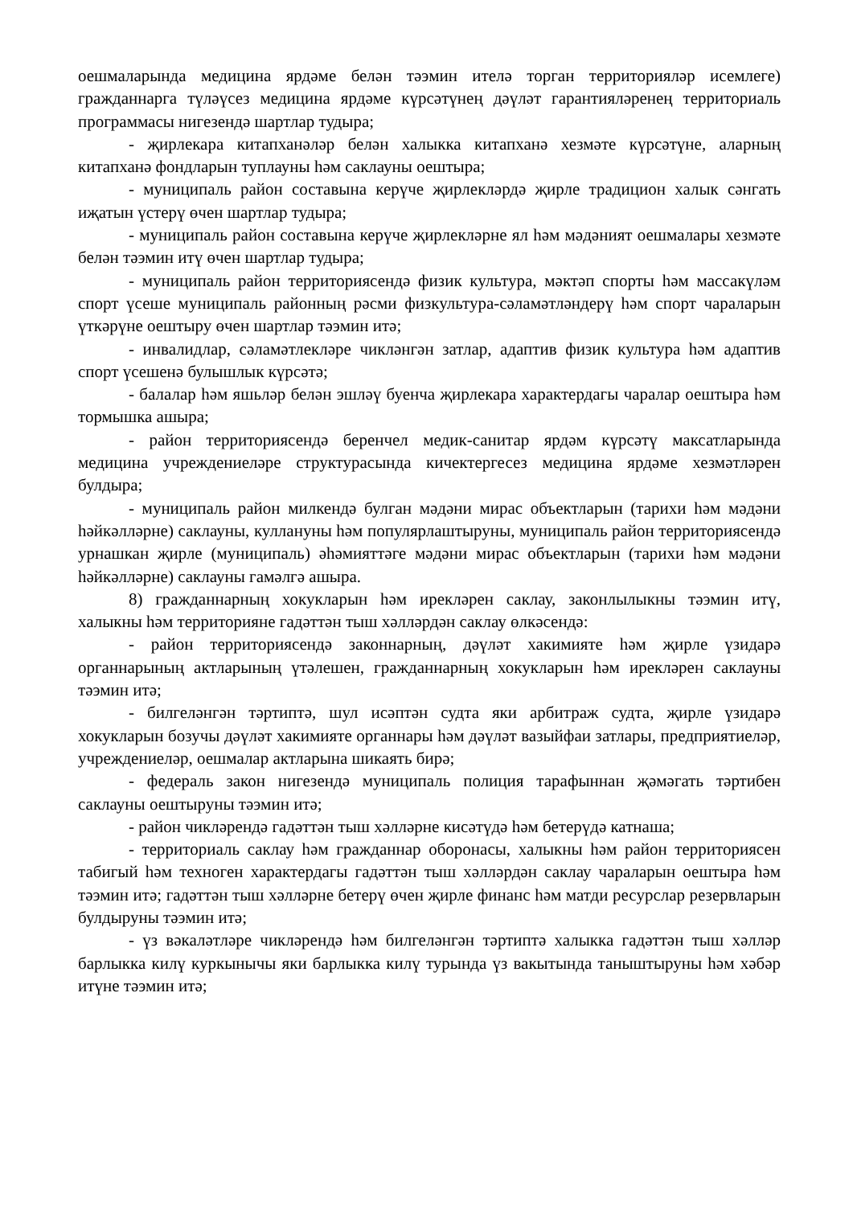оешмаларында медицина ярдәме белән тәэмин ителә торган территорияләр исемлеге) гражданнарга түләүсез медицина ярдәме күрсәтүнең дәүләт гарантияләренең территориаль программасы нигезендә шартлар тудыра;
- җирлекара китапханәләр белән халыкка китапханә хезмәте күрсәтүне, аларның китапханә фондларын туплауны һәм саклауны оештыра;
- муниципаль район составына керүче җирлекләрдә җирле традицион халык сәнгать иҗатын үстерү өчен шартлар тудыра;
- муниципаль район составына керүче җирлекләрне ял һәм мәдәният оешмалары хезмәте белән тәэмин итү өчен шартлар тудыра;
- муниципаль район территориясендә физик культура, мәктәп спорты һәм массакүләм спорт үсеше муниципаль районның рәсми физкультура-сәламәтләндерү һәм спорт чараларын үткәрүне оештыру өчен шартлар тәэмин итә;
- инвалидлар, сәламәтлекләре чикләнгән затлар, адаптив физик культура һәм адаптив спорт үсешенә булышлык күрсәтә;
- балалар һәм яшьләр белән эшләү буенча җирлекара характердагы чаралар оештыра һәм тормышка ашыра;
- район территориясендә беренчел медик-санитар ярдәм күрсәтү максатларында медицина учреждениеләре структурасында кичектергесез медицина ярдәме хезмәтләрен булдыра;
- муниципаль район милкендә булган мәдәни мирас объектларын (тарихи һәм мәдәни һәйкәлләрне) саклауны, куллануны һәм популярлаштыруны, муниципаль район территориясендә урнашкан җирле (муниципаль) әһәмияттәге мәдәни мирас объектларын (тарихи һәм мәдәни һәйкәлләрне) саклауны гамәлгә ашыра.
8) гражданнарның хокукларын һәм ирекләрен саклау, законлылыкны тәэмин итү, халыкны һәм территорияне гадәттән тыш хәлләрдән саклау өлкәсендә:
- район территориясендә законнарның, дәүләт хакимияте һәм җирле үзидарә органнарының актларының үтәлешен, гражданнарның хокукларын һәм ирекләрен саклауны тәэмин итә;
- билгеләнгән тәртиптә, шул исәптән судта яки арбитраж судта, җирле үзидарә хокукларын бозучы дәүләт хакимияте органнары һәм дәүләт вазыйфаи затлары, предприятиеләр, учреждениеләр, оешмалар актларына шикаять бирә;
- федераль закон нигезендә муниципаль полиция тарафыннан җәмәгать тәртибен саклауны оештыруны тәэмин итә;
- район чикләрендә гадәттән тыш хәлләрне кисәтүдә һәм бетерүдә катнаша;
- территориаль саклау һәм гражданнар оборонасы, халыкны һәм район территориясен табигый һәм техноген характердагы гадәттән тыш хәлләрдән саклау чараларын оештыра һәм тәэмин итә; гадәттән тыш хәлләрне бетерү өчен җирле финанс һәм матди ресурслар резервларын булдыруны тәэмин итә;
- үз вәкаләтләре чикләрендә һәм билгеләнгән тәртиптә халыкка гадәттән тыш хәлләр барлыкка килү куркынычы яки барлыкка килү турында үз вакытында таныштыруны һәм хәбәр итүне тәэмин итә;